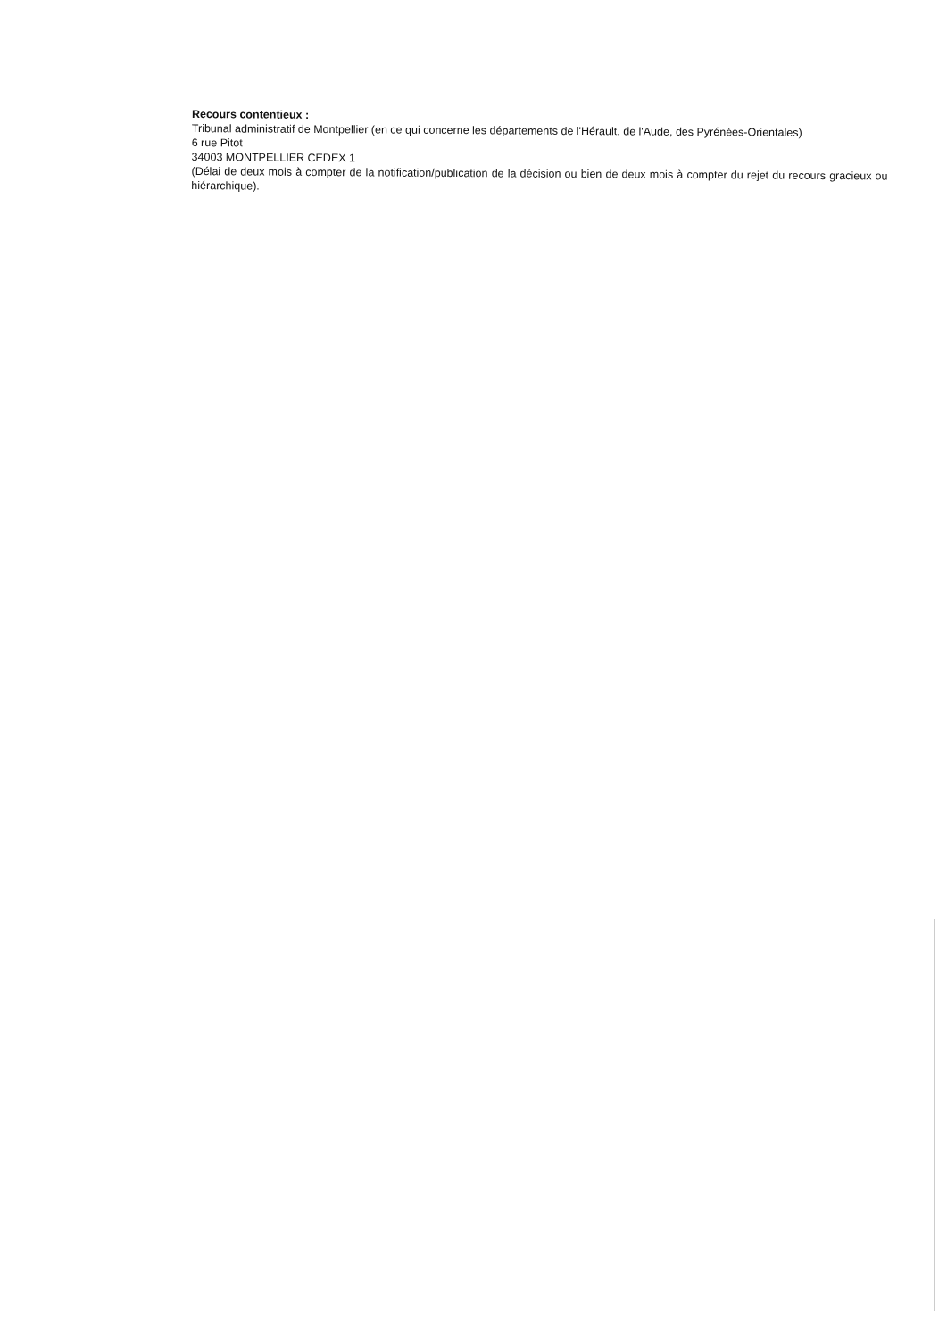Recours contentieux :
Tribunal administratif de Montpellier (en ce qui concerne les départements de l'Hérault, de l'Aude, des Pyrénées-Orientales)
6 rue Pitot
34003 MONTPELLIER CEDEX 1
(Délai de deux mois à compter de la notification/publication de la décision ou bien de deux mois à compter du rejet du recours gracieux ou hiérarchique).